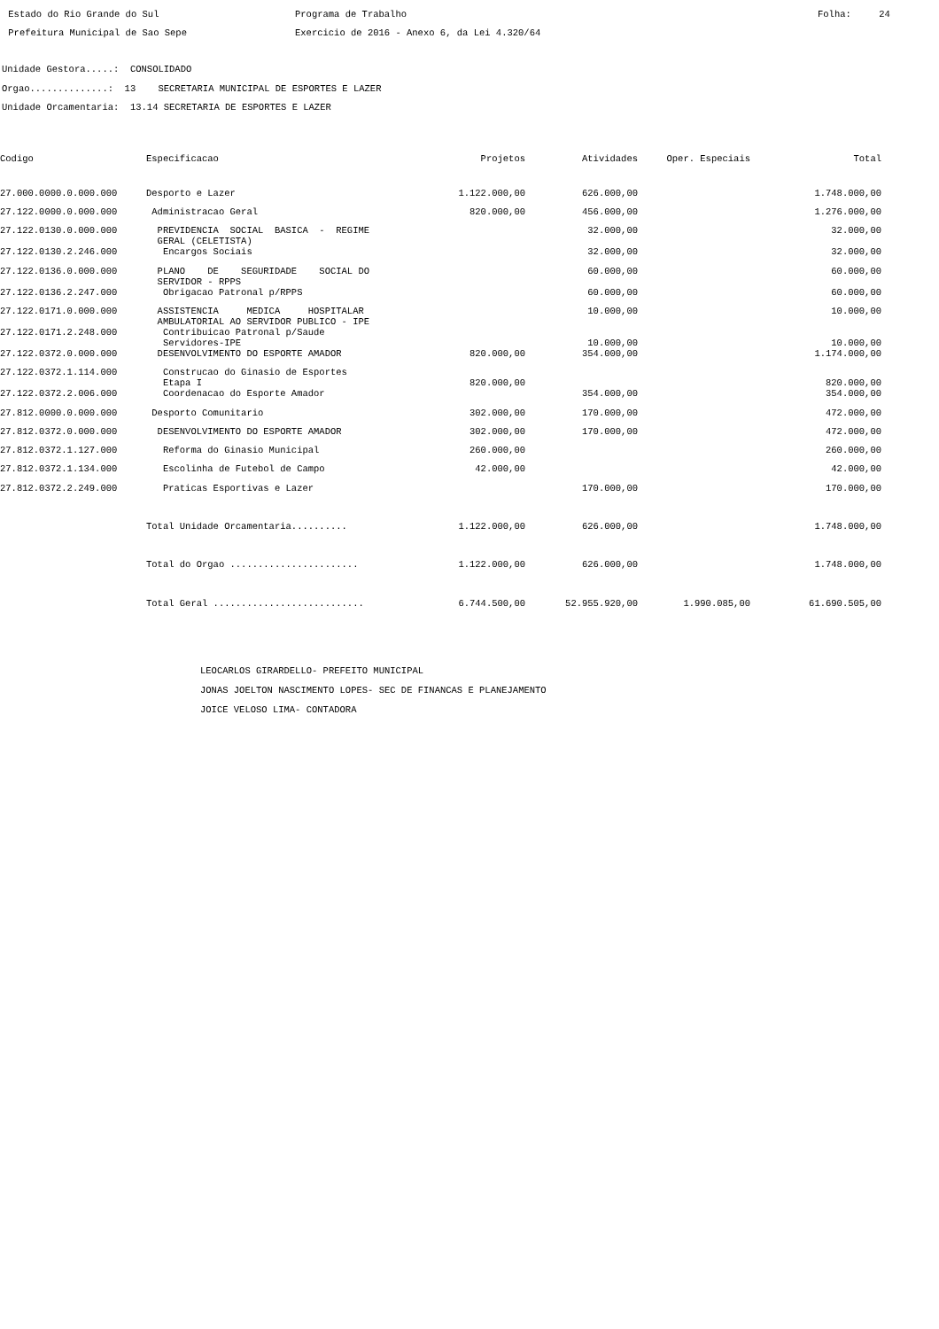Estado do Rio Grande do Sul Prefeitura Municipal de Sao Sepe
Programa de Trabalho Exercicio de 2016 - Anexo 6, da Lei 4.320/64
Folha: 24
Unidade Gestora.....: CONSOLIDADO Orgao..............: 13 SECRETARIA MUNICIPAL DE ESPORTES E LAZER Unidade Orcamentaria: 13.14 SECRETARIA DE ESPORTES E LAZER
| Codigo | Especificacao | Projetos | Atividades | Oper. Especiais | Total |
| --- | --- | --- | --- | --- | --- |
| 27.000.0000.0.000.000 | Desporto e Lazer | 1.122.000,00 | 626.000,00 | | 1.748.000,00 |
| 27.122.0000.0.000.000 | Administracao Geral | 820.000,00 | 456.000,00 | | 1.276.000,00 |
| 27.122.0130.0.000.000 | PREVIDENCIA SOCIAL BASICA - REGIME GERAL (CELETISTA) | | 32.000,00 | | 32.000,00 |
| 27.122.0130.2.246.000 | Encargos Sociais | | 32.000,00 | | 32.000,00 |
| 27.122.0136.0.000.000 | PLANO DE SEGURIDADE SOCIAL DO SERVIDOR - RPPS | | 60.000,00 | | 60.000,00 |
| 27.122.0136.2.247.000 | Obrigacao Patronal p/RPPS | | 60.000,00 | | 60.000,00 |
| 27.122.0171.0.000.000 | ASSISTENCIA MEDICA HOSPITALAR AMBULATORIAL AO SERVIDOR PUBLICO - IPE | | 10.000,00 | | 10.000,00 |
| 27.122.0171.2.248.000 | Contribuicao Patronal p/Saude Servidores-IPE | | 10.000,00 | | 10.000,00 |
| 27.122.0372.0.000.000 | DESENVOLVIMENTO DO ESPORTE AMADOR | 820.000,00 | 354.000,00 | | 1.174.000,00 |
| 27.122.0372.1.114.000 | Construcao do Ginasio de Esportes Etapa I | 820.000,00 | | | 820.000,00 |
| 27.122.0372.2.006.000 | Coordenacao do Esporte Amador | | 354.000,00 | | 354.000,00 |
| 27.812.0000.0.000.000 | Desporto Comunitario | 302.000,00 | 170.000,00 | | 472.000,00 |
| 27.812.0372.0.000.000 | DESENVOLVIMENTO DO ESPORTE AMADOR | 302.000,00 | 170.000,00 | | 472.000,00 |
| 27.812.0372.1.127.000 | Reforma do Ginasio Municipal | 260.000,00 | | | 260.000,00 |
| 27.812.0372.1.134.000 | Escolinha de Futebol de Campo | 42.000,00 | | | 42.000,00 |
| 27.812.0372.2.249.000 | Praticas Esportivas e Lazer | | 170.000,00 | | 170.000,00 |
| | Total Unidade Orcamentaria.......... | 1.122.000,00 | 626.000,00 | | 1.748.000,00 |
| | Total do Orgao ....................... | 1.122.000,00 | 626.000,00 | | 1.748.000,00 |
| | Total Geral ........................... | 6.744.500,00 | 52.955.920,00 | 1.990.085,00 | 61.690.505,00 |
LEOCARLOS GIRARDELLO- PREFEITO MUNICIPAL
JONAS JOELTON NASCIMENTO LOPES- SEC DE FINANCAS E PLANEJAMENTO
JOICE VELOSO LIMA- CONTADORA